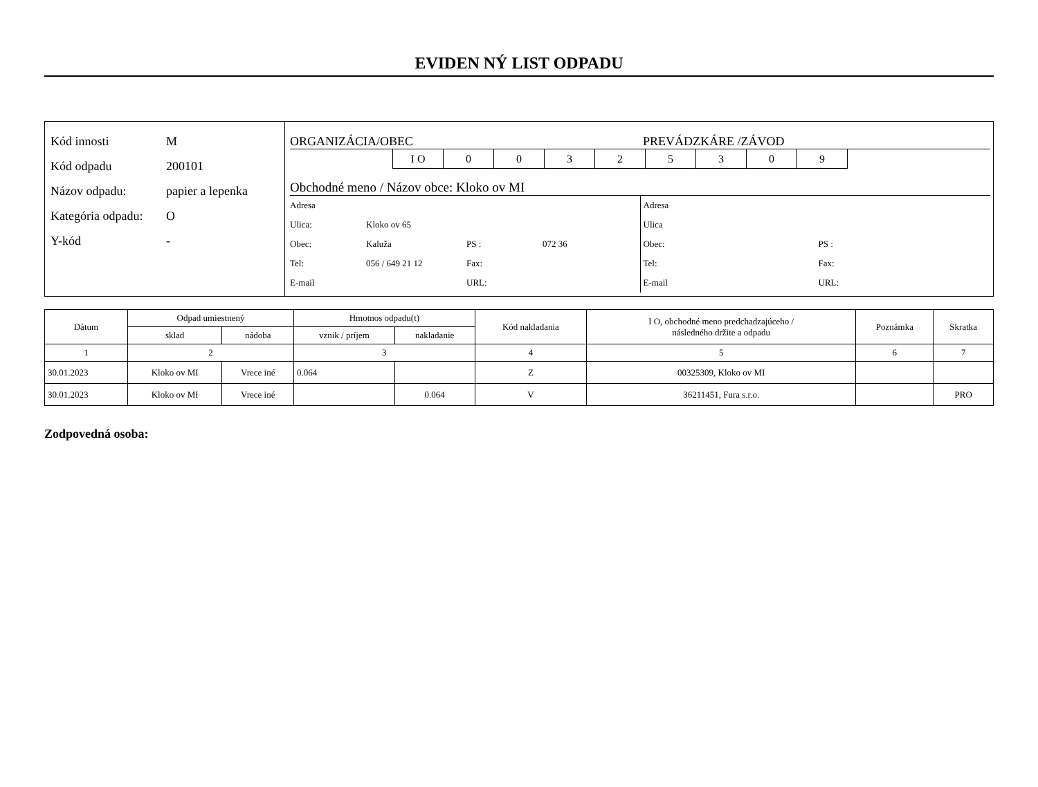EVIDEN NÝ LIST ODPADU
Kód innosti M
Kód odpadu 200101
Názov odpadu: papier a lepenka
Kategória odpadu: O
Y-kód -
ORGANIZÁCIA/OBEC PREVÁDZKÁRE /ZÁVOD
I O 0 0 3 2 5 3 0 9
Obchodné meno / Názov obce: Kloko ov MI
Adresa
Ulica: Kloko ov 65
Obec: Kaluža PS : 072 36
Tel: 056 / 649 21 12 Fax:
E-mail URL:
Adresa
Ulica
Obec: PS :
Tel: Fax:
E-mail URL:
| Dátum | Odpad umiestnený | | Hmotnos odpadu(t) | | Kód nakladania | I O, obchodné meno predchadzajúceho / následného držite a odpadu | Poznámka | Skratka |
| --- | --- | --- | --- | --- | --- | --- | --- | --- |
| | sklad | nádoba | vznik / príjem | nakladanie | | | | |
| 1 | 2 | | 3 | | 4 | 5 | 6 | 7 |
| 30.01.2023 | Kloko ov MI | Vrece iné | 0.064 | | Z | 00325309, Kloko ov MI | | |
| 30.01.2023 | Kloko ov MI | Vrece iné | | 0.064 | V | 36211451, Fura s.r.o. | | PRO |
Zodpovedná osoba: